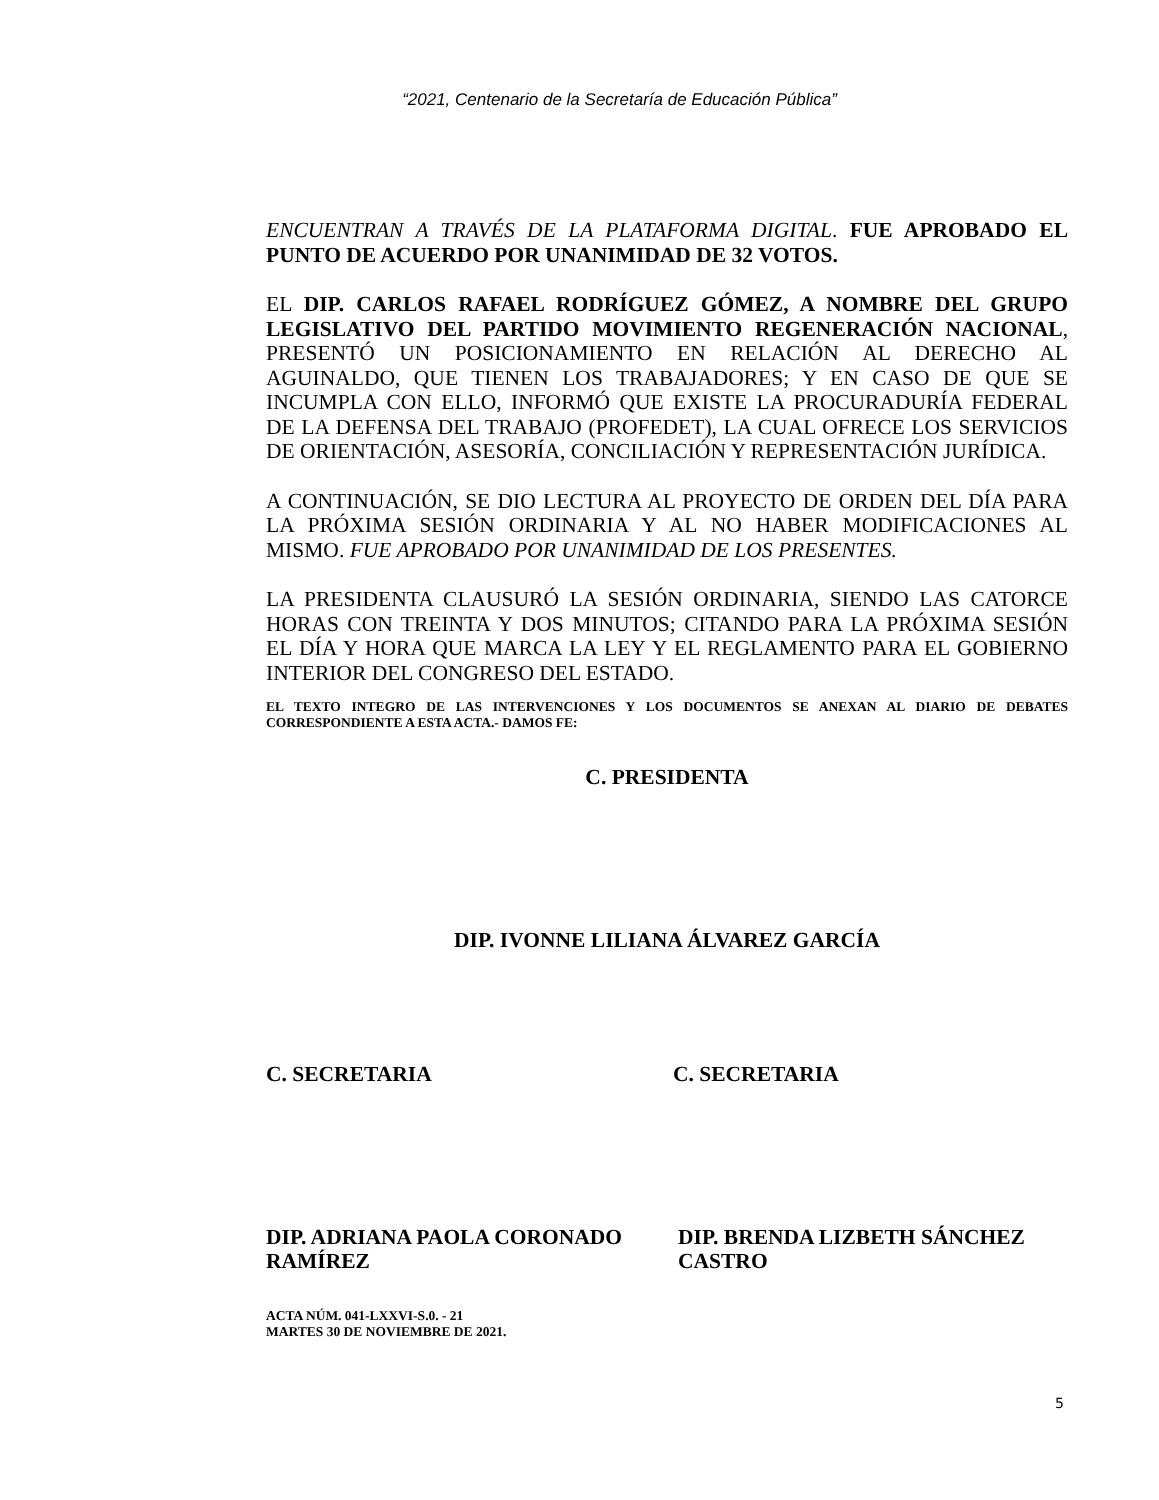“2021, Centenario de la Secretaría de Educación Pública”
ENCUENTRAN A TRAVÉS DE LA PLATAFORMA DIGITAL. FUE APROBADO EL PUNTO DE ACUERDO POR UNANIMIDAD DE 32 VOTOS.
EL DIP. CARLOS RAFAEL RODRÍGUEZ GÓMEZ, A NOMBRE DEL GRUPO LEGISLATIVO DEL PARTIDO MOVIMIENTO REGENERACIÓN NACIONAL, PRESENTÓ UN POSICIONAMIENTO EN RELACIÓN AL DERECHO AL AGUINALDO, QUE TIENEN LOS TRABAJADORES; Y EN CASO DE QUE SE INCUMPLA CON ELLO, INFORMÓ QUE EXISTE LA PROCURADURÍA FEDERAL DE LA DEFENSA DEL TRABAJO (PROFEDET), LA CUAL OFRECE LOS SERVICIOS DE ORIENTACIÓN, ASESORÍA, CONCILIACIÓN Y REPRESENTACIÓN JURÍDICA.
A CONTINUACIÓN, SE DIO LECTURA AL PROYECTO DE ORDEN DEL DÍA PARA LA PRÓXIMA SESIÓN ORDINARIA Y AL NO HABER MODIFICACIONES AL MISMO. FUE APROBADO POR UNANIMIDAD DE LOS PRESENTES.
LA PRESIDENTA CLAUSURÓ LA SESIÓN ORDINARIA, SIENDO LAS CATORCE HORAS CON TREINTA Y DOS MINUTOS; CITANDO PARA LA PRÓXIMA SESIÓN EL DÍA Y HORA QUE MARCA LA LEY Y EL REGLAMENTO PARA EL GOBIERNO INTERIOR DEL CONGRESO DEL ESTADO.
EL TEXTO INTEGRO DE LAS INTERVENCIONES Y LOS DOCUMENTOS SE ANEXAN AL DIARIO DE DEBATES CORRESPONDIENTE A ESTA ACTA.- DAMOS FE:
C. PRESIDENTA
DIP. IVONNE LILIANA ÁLVAREZ GARCÍA
C. SECRETARIA C. SECRETARIA
DIP. ADRIANA PAOLA CORONADO RAMÍREZ
DIP. BRENDA LIZBETH SÁNCHEZ CASTRO
ACTA NÚM. 041-LXXVI-S.0. - 21
MARTES 30 DE NOVIEMBRE DE 2021.
5